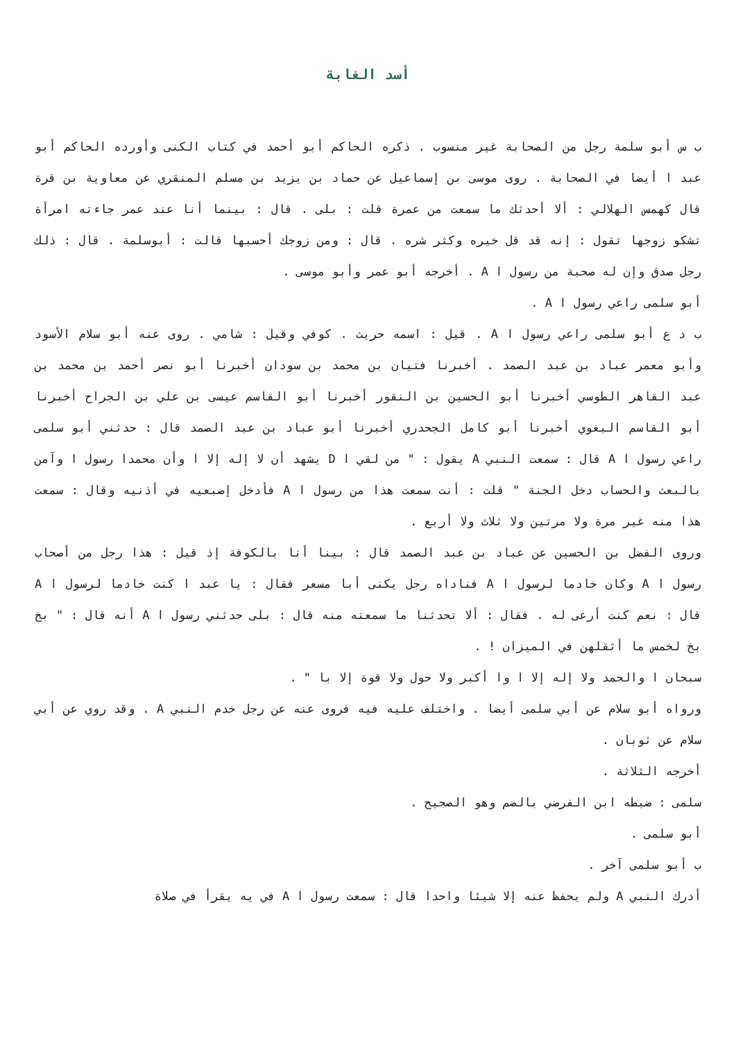أسد الغابة
ب س أبو سلمة رجل من الصحابة غير منسوب . ذكره الحاكم أبو أحمد في كتاب الكنى وأورده الحاكم أبو عبد ا أيضا في الصحابة . روى موسى بن إسماعيل عن حماد بن يزيد بن مسلم المنقري عن معاوية بن قرة قال كهمس الهلالي : ألا أحدثك ما سمعت من عمرة قلت : بلى . قال : بينما أنا عند عمر جاءته امرأة تشكو زوجها تقول : إنه قد قل خيره وكثر شره . قال : ومن زوجك أحسبها قالت : أبوسلمة . قال : ذلك رجل صدق وإن له صحبة من رسول ا A . أخرجه أبو عمر وأبو موسى .
أبو سلمى راعي رسول ا A .
ب د ع أبو سلمى راعي رسول ا A . قيل : اسمه حريث . كوفي وقيل : شامي . روى عنه أبو سلام الأسود وأبو معمر عباد بن عبد الصمد . أخبرنا فتيان بن محمد بن سودان أخبرنا أبو نصر أحمد بن محمد بن عبد القاهر الطوسي أخبرنا أبو الحسين بن النقور أخبرنا أبو القاسم عيسى بن علي بن الجراح أخبرنا أبو القاسم البغوي أخبرنا أبو كامل الجحدري أخبرنا أبو عباد بن عبد الصمد قال : حدثني أبو سلمى راعي رسول ا A قال : سمعت النبي A يقول : " من لقي ا D يشهد أن لا إله إلا ا وأن محمدا رسول ا وآمن بالبعث والحساب دخل الجنة " قلت : أنت سمعت هذا من رسول ا A فأدخل إصبعيه في أذنيه وقال : سمعت هذا منه غير مرة ولا مرتين ولا ثلاث ولا أربع .
وروى الفضل بن الحسين عن عباد بن عبد الصمد قال : بينا أنا بالكوفة إذ قيل : هذا رجل من أصحاب رسول ا A وكان خادما لرسول ا A فناداه رجل يكنى أبا مسعر فقال : يا عبد ا كنت خادما لرسول ا A قال : نعم كنت أرعى له . فقال : ألا تحدثنا ما سمعته منه قال : بلى حدثني رسول ا A أنه قال : " بخ بخ لخمس ما أثقلهن في الميزان ! .
سبحان ا والحمد ولا إله إلا ا وا أكبر ولا حول ولا قوة إلا با " .
ورواه أبو سلام عن أبي سلمى أيضا . واختلف عليه فيه فروى عنه عن رجل خدم النبي A . وقد روي عن أبي سلام عن ثوبان .
أخرجه الثلاثة .
سلمى : ضبطه ابن الفرضي بالضم وهو الصحيح .
أبو سلمى .
ب أبو سلمى آخر .
أدرك النبي A ولم يحفظ عنه إلا شيئا واحدا قال : سمعت رسول ا A في يه يقرأ في صلاة